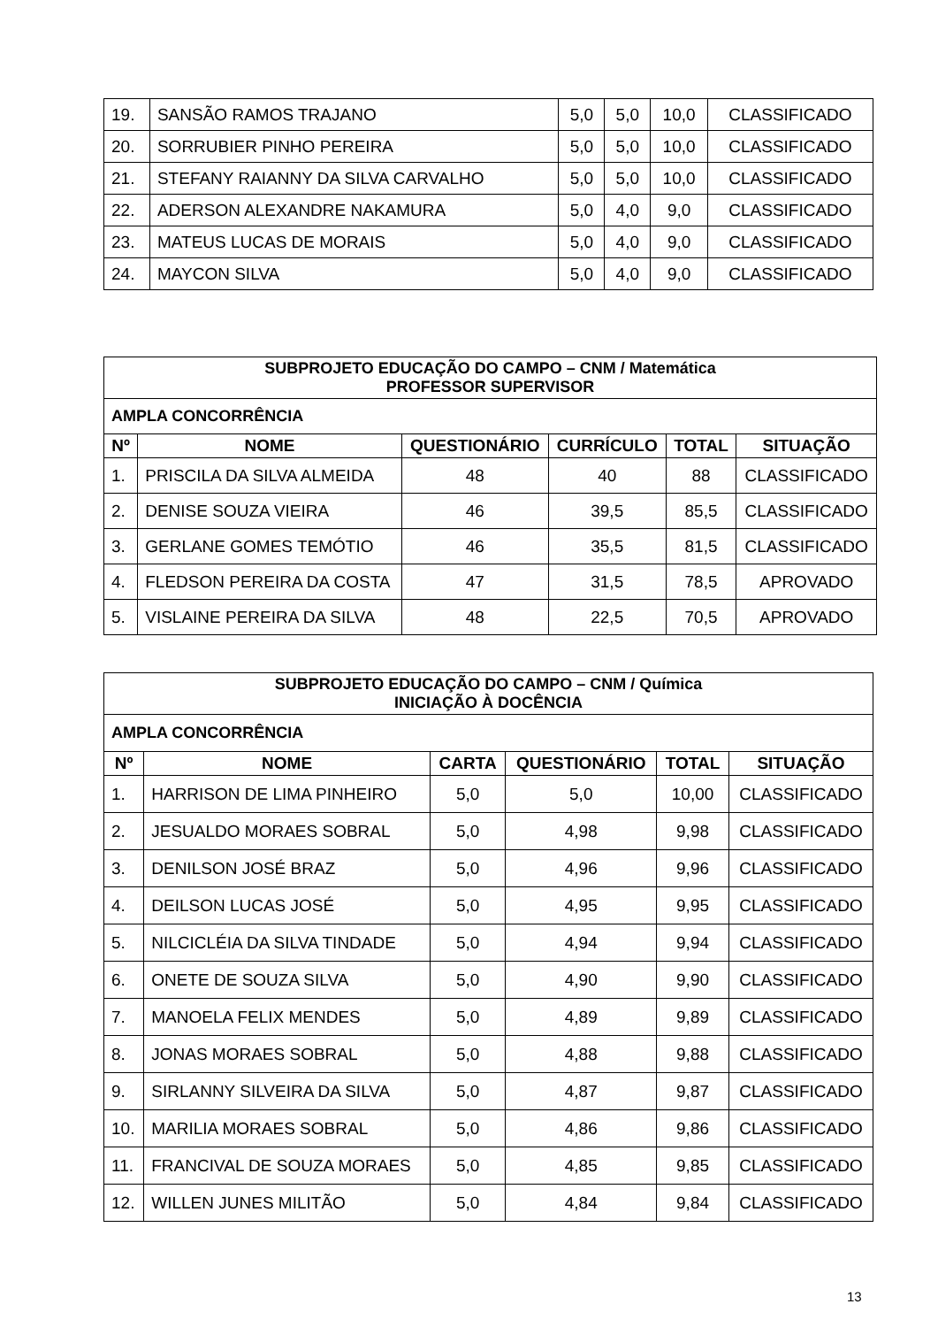| 19. | SANSÃO RAMOS TRAJANO | 5,0 | 5,0 | 10,0 | CLASSIFICADO |
| 20. | SORRUBIER PINHO PEREIRA | 5,0 | 5,0 | 10,0 | CLASSIFICADO |
| 21. | STEFANY RAIANNY DA SILVA CARVALHO | 5,0 | 5,0 | 10,0 | CLASSIFICADO |
| 22. | ADERSON ALEXANDRE NAKAMURA | 5,0 | 4,0 | 9,0 | CLASSIFICADO |
| 23. | MATEUS LUCAS DE MORAIS | 5,0 | 4,0 | 9,0 | CLASSIFICADO |
| 24. | MAYCON SILVA | 5,0 | 4,0 | 9,0 | CLASSIFICADO |
| SUBPROJETO EDUCAÇÃO DO CAMPO – CNM / Matemática PROFESSOR SUPERVISOR | | | | | |
| AMPLA CONCORRÊNCIA | | | | | |
| Nº | NOME | QUESTIONÁRIO | CURRÍCULO | TOTAL | SITUAÇÃO |
| 1. | PRISCILA DA SILVA ALMEIDA | 48 | 40 | 88 | CLASSIFICADO |
| 2. | DENISE SOUZA VIEIRA | 46 | 39,5 | 85,5 | CLASSIFICADO |
| 3. | GERLANE GOMES TEMÓTIO | 46 | 35,5 | 81,5 | CLASSIFICADO |
| 4. | FLEDSON PEREIRA DA COSTA | 47 | 31,5 | 78,5 | APROVADO |
| 5. | VISLAINE PEREIRA DA SILVA | 48 | 22,5 | 70,5 | APROVADO |
| SUBPROJETO EDUCAÇÃO DO CAMPO – CNM / Química INICIAÇÃO À DOCÊNCIA | | | | | |
| AMPLA CONCORRÊNCIA | | | | | |
| Nº | NOME | CARTA | QUESTIONÁRIO | TOTAL | SITUAÇÃO |
| 1. | HARRISON DE LIMA PINHEIRO | 5,0 | 5,0 | 10,00 | CLASSIFICADO |
| 2. | JESUALDO MORAES SOBRAL | 5,0 | 4,98 | 9,98 | CLASSIFICADO |
| 3. | DENILSON JOSÉ BRAZ | 5,0 | 4,96 | 9,96 | CLASSIFICADO |
| 4. | DEILSON LUCAS JOSÉ | 5,0 | 4,95 | 9,95 | CLASSIFICADO |
| 5. | NILCICLÉIA DA SILVA TINDADE | 5,0 | 4,94 | 9,94 | CLASSIFICADO |
| 6. | ONETE DE SOUZA SILVA | 5,0 | 4,90 | 9,90 | CLASSIFICADO |
| 7. | MANOELA FELIX MENDES | 5,0 | 4,89 | 9,89 | CLASSIFICADO |
| 8. | JONAS MORAES SOBRAL | 5,0 | 4,88 | 9,88 | CLASSIFICADO |
| 9. | SIRLANNY SILVEIRA DA SILVA | 5,0 | 4,87 | 9,87 | CLASSIFICADO |
| 10. | MARILIA MORAES SOBRAL | 5,0 | 4,86 | 9,86 | CLASSIFICADO |
| 11. | FRANCIVAL DE SOUZA MORAES | 5,0 | 4,85 | 9,85 | CLASSIFICADO |
| 12. | WILLEN JUNES MILITÃO | 5,0 | 4,84 | 9,84 | CLASSIFICADO |
13